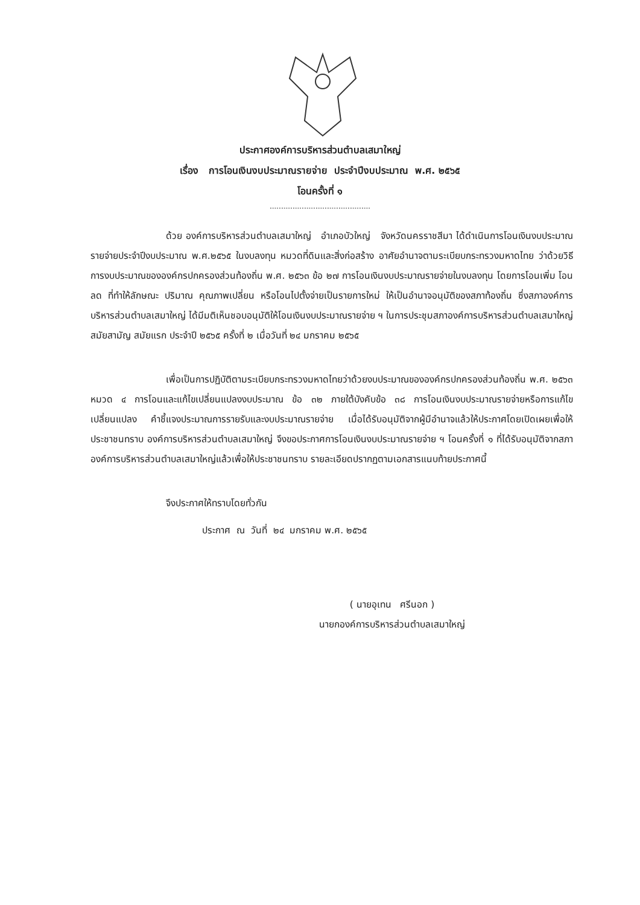ประกาศองค์การบริหารส่วนตำบลเสมาใหญ่
เรื่อง การโอนเงินงบประมาณรายจ่าย ประจำปีงบประมาณ พ.ศ. ๒๕๖๕
โอนครั้งที่ ๑
............................................
ด้วย องค์การบริหารส่วนตำบลเสมาใหญ่ อำเภอบัวใหญ่ จังหวัดนครราชสีมา ได้ดำเนินการโอนเงินงบประมาณรายจ่ายประจำปีงบประมาณ พ.ศ.๒๕๖๕ ในงบลงทุน หมวดที่ดินและสิ่งก่อสร้าง อาศัยอำนาจตามระเบียบกระทรวงมหาดไทย ว่าด้วยวิธีการงบประมาณขององค์กรปกครองส่วนท้องถิ่น พ.ศ. ๒๕๖๓ ข้อ ๒๗ การโอนเงินงบประมาณรายจ่ายในงบลงทุน โดยการโอนเพิ่ม โอนลด ที่ทำให้ลักษณะ ปริมาณ คุณภาพเปลี่ยน หรือโอนไปตั้งจ่ายเป็นรายการใหม่ ให้เป็นอำนาจอนุมัติของสภาท้องถิ่น ซึ่งสภาองค์การบริหารส่วนตำบลเสมาใหญ่ ได้มีมติเห็นชอบอนุมัติให้โอนเงินงบประมาณรายจ่าย ฯ ในการประชุมสภาองค์การบริหารส่วนตำบลเสมาใหญ่ สมัยสามัญ สมัยแรก ประจำปี ๒๕๖๕ ครั้งที่ ๒ เมื่อวันที่ ๒๔ มกราคม ๒๕๖๕
เพื่อเป็นการปฏิบัติตามระเบียบกระทรวงมหาดไทยว่าด้วยงบประมาณขององค์กรปกครองส่วนท้องถิ่น พ.ศ. ๒๕๖๓ หมวด ๔ การโอนและแก้ไขเปลี่ยนแปลงงบประมาณ ข้อ ๓๒ ภายใต้บังคับข้อ ๓๘ การโอนเงินงบประมาณรายจ่ายหรือการแก้ไขเปลี่ยนแปลง คำชี้แจงประมาณการรายรับและงบประมาณรายจ่าย เมื่อได้รับอนุมัติจากผู้มีอำนาจแล้วให้ประกาศโดยเปิดเผยเพื่อให้ประชาชนทราบ องค์การบริหารส่วนตำบลเสมาใหญ่ จึงขอประกาศการโอนเงินงบประมาณรายจ่าย ฯ โอนครั้งที่ ๑ ที่ได้รับอนุมัติจากสภาองค์การบริหารส่วนตำบลเสมาใหญ่แล้วเพื่อให้ประชาชนทราบ รายละเอียดปรากฏตามเอกสารแนบท้ายประกาศนี้
จึงประกาศให้ทราบโดยทั่วกัน
ประกาศ ณ วันที่ ๒๔ มกราคม พ.ศ. ๒๕๖๕
( นายอุเทน ศรีนอก )
นายกองค์การบริหารส่วนตำบลเสมาใหญ่